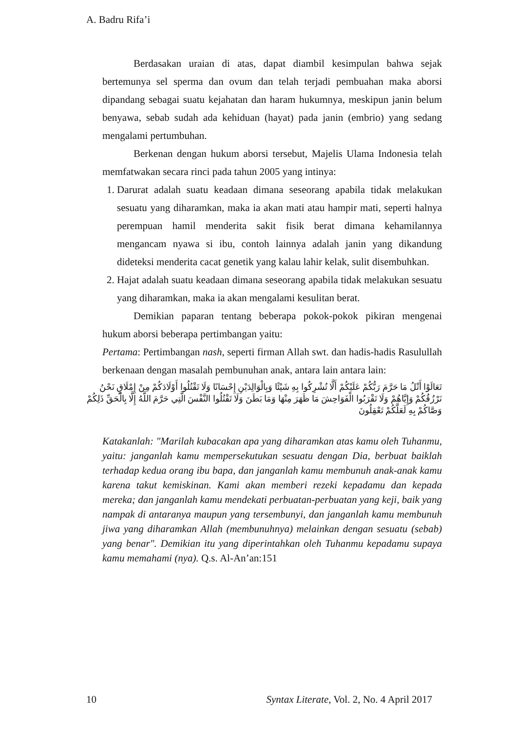A. Badru Rifa’i
Berdasakan uraian di atas, dapat diambil kesimpulan bahwa sejak bertemunya sel sperma dan ovum dan telah terjadi pembuahan maka aborsi dipandang sebagai suatu kejahatan dan haram hukumnya, meskipun janin belum benyawa, sebab sudah ada kehiduan (hayat) pada janin (embrio) yang sedang mengalami pertumbuhan.
Berkenan dengan hukum aborsi tersebut, Majelis Ulama Indonesia telah memfatwakan secara rinci pada tahun 2005 yang intinya:
1. Darurat adalah suatu keadaan dimana seseorang apabila tidak melakukan sesuatu yang diharamkan, maka ia akan mati atau hampir mati, seperti halnya perempuan hamil menderita sakit fisik berat dimana kehamilannya mengancam nyawa si ibu, contoh lainnya adalah janin yang dikandung dideteksi menderita cacat genetik yang kalau lahir kelak, sulit disembuhkan.
2. Hajat adalah suatu keadaan dimana seseorang apabila tidak melakukan sesuatu yang diharamkan, maka ia akan mengalami kesulitan berat.
Demikian paparan tentang beberapa pokok-pokok pikiran mengenai hukum aborsi beberapa pertimbangan yaitu:
Pertama: Pertimbangan nash, seperti firman Allah swt. dan hadis-hadis Rasulullah berkenaan dengan masalah pembunuhan anak, antara lain antara lain:
تَعَالَوْا أَتْلُ مَا حَرَّمَ رَبُّكُمْ عَلَيْكُمْ أَلَّا تُشْرِكُوا بِهِ شَيْئًا وَبِالْوَالِدَيْنِ إِحْسَانًا وَلَا تَقْتُلُوا أَوْلَادَكُمْ مِنْ إِمْلَاقٍ نَحْنُ نَرْزُقُكُمْ وَإِيَّاهُمْ وَلَا تَقْرَبُوا الْفَوَاحِشَ مَا ظَهَرَ مِنْهَا وَمَا بَطَنَ وَلَا تَقْتُلُوا النَّفْسَ الَّتِي حَرَّمَ اللَّهُ إِلَّا بِالْحَقِّ ذَلِكُمْ وَصَّاكُمْ بِهِ لَعَلَّكُمْ تَعْقِلُونَ
Katakanlah: "Marilah kubacakan apa yang diharamkan atas kamu oleh Tuhanmu, yaitu: janganlah kamu mempersekutukan sesuatu dengan Dia, berbuat baiklah terhadap kedua orang ibu bapa, dan janganlah kamu membunuh anak-anak kamu karena takut kemiskinan. Kami akan memberi rezeki kepadamu dan kepada mereka; dan janganlah kamu mendekati perbuatan-perbuatan yang keji, baik yang nampak di antaranya maupun yang tersembunyi, dan janganlah kamu membunuh jiwa yang diharamkan Allah (membunuhnya) melainkan dengan sesuatu (sebab) yang benar". Demikian itu yang diperintahkan oleh Tuhanmu kepadamu supaya kamu memahami (nya). Q.s. Al-An’an:151
10 Syntax Literate, Vol. 2, No. 4 April 2017